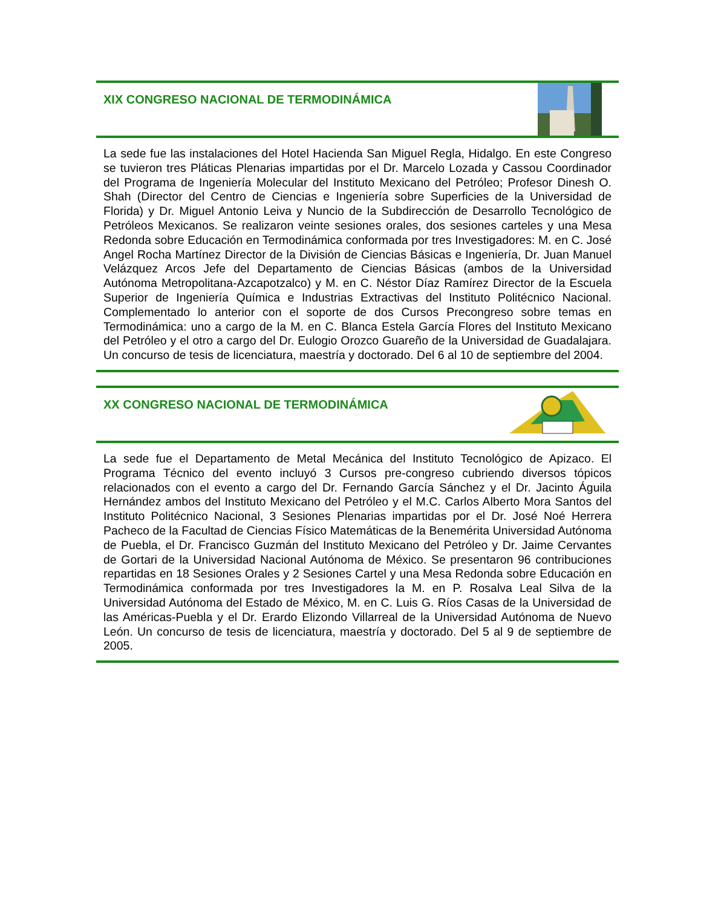XIX CONGRESO NACIONAL DE TERMODINÁMICA
La sede fue las instalaciones del Hotel Hacienda San Miguel Regla, Hidalgo. En este Congreso se tuvieron tres Pláticas Plenarias impartidas por el Dr. Marcelo Lozada y Cassou Coordinador del Programa de Ingeniería Molecular del Instituto Mexicano del Petróleo; Profesor Dinesh O. Shah (Director del Centro de Ciencias e Ingeniería sobre Superficies de la Universidad de Florida) y Dr. Miguel Antonio Leiva y Nuncio de la Subdirección de Desarrollo Tecnológico de Petróleos Mexicanos. Se realizaron veinte sesiones orales, dos sesiones carteles y una Mesa Redonda sobre Educación en Termodinámica conformada por tres Investigadores: M. en C. José Angel Rocha Martínez Director de la División de Ciencias Básicas e Ingeniería, Dr. Juan Manuel Velázquez Arcos Jefe del Departamento de Ciencias Básicas (ambos de la Universidad Autónoma Metropolitana-Azcapotzalco) y M. en C. Néstor Díaz Ramírez Director de la Escuela Superior de Ingeniería Química e Industrias Extractivas del Instituto Politécnico Nacional. Complementado lo anterior con el soporte de dos Cursos Precongreso sobre temas en Termodinámica: uno a cargo de la M. en C. Blanca Estela García Flores del Instituto Mexicano del Petróleo y el otro a cargo del Dr. Eulogio Orozco Guareño de la Universidad de Guadalajara. Un concurso de tesis de licenciatura, maestría y doctorado. Del 6 al 10 de septiembre del 2004.
XX CONGRESO NACIONAL DE TERMODINÁMICA
La sede fue el Departamento de Metal Mecánica del Instituto Tecnológico de Apizaco. El Programa Técnico del evento incluyó 3 Cursos pre-congreso cubriendo diversos tópicos relacionados con el evento a cargo del Dr. Fernando García Sánchez y el Dr. Jacinto Águila Hernández ambos del Instituto Mexicano del Petróleo y el M.C. Carlos Alberto Mora Santos del Instituto Politécnico Nacional, 3 Sesiones Plenarias impartidas por el Dr. José Noé Herrera Pacheco de la Facultad de Ciencias Físico Matemáticas de la Benemérita Universidad Autónoma de Puebla, el Dr. Francisco Guzmán del Instituto Mexicano del Petróleo y Dr. Jaime Cervantes de Gortari de la Universidad Nacional Autónoma de México. Se presentaron 96 contribuciones repartidas en 18 Sesiones Orales y 2 Sesiones Cartel y una Mesa Redonda sobre Educación en Termodinámica conformada por tres Investigadores la M. en P. Rosalva Leal Silva de la Universidad Autónoma del Estado de México, M. en C. Luis G. Ríos Casas de la Universidad de las Américas-Puebla y el Dr. Erardo Elizondo Villarreal de la Universidad Autónoma de Nuevo León. Un concurso de tesis de licenciatura, maestría y doctorado. Del 5 al 9 de septiembre de 2005.